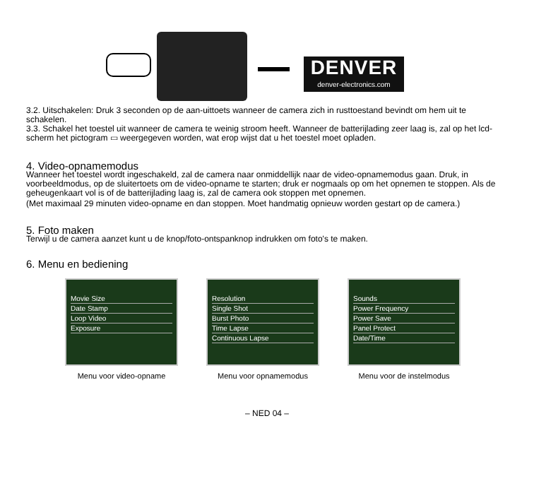DENVER
denver-electronics.com
3.2. Uitschakelen: Druk 3 seconden op de aan-uittoets wanneer de camera zich in rusttoestand bevindt om hem uit te schakelen.
3.3. Schakel het toestel uit wanneer de camera te weinig stroom heeft. Wanneer de batterijlading zeer laag is, zal op het lcd-scherm het pictogram ▭ weergegeven worden, wat erop wijst dat u het toestel moet opladen.
4. Video-opnamemodus
Wanneer het toestel wordt ingeschakeld, zal de camera naar onmiddellijk naar de video-opnamemodus gaan. Druk, in voorbeeldmodus, op de sluitertoets om de video-opname te starten; druk er nogmaals op om het opnemen te stoppen. Als de geheugenkaart vol is of de batterijlading laag is, zal de camera ook stoppen met opnemen.
(Met maximaal 29 minuten video-opname en dan stoppen. Moet handmatig opnieuw worden gestart op de camera.)
5. Foto maken
Terwijl u de camera aanzet kunt u de knop/foto-ontspanknop indrukken om foto's te maken.
6. Menu en bediening
Movie Size
Date Stamp
Loop Video
Exposure
Menu voor video-opname
Resolution
Single Shot
Burst Photo
Time Lapse
Continuous Lapse
Menu voor opnamemodus
Sounds
Power Frequency
Power Save
Panel Protect
Date/Time
Menu voor de instelmodus
– NED 04 –